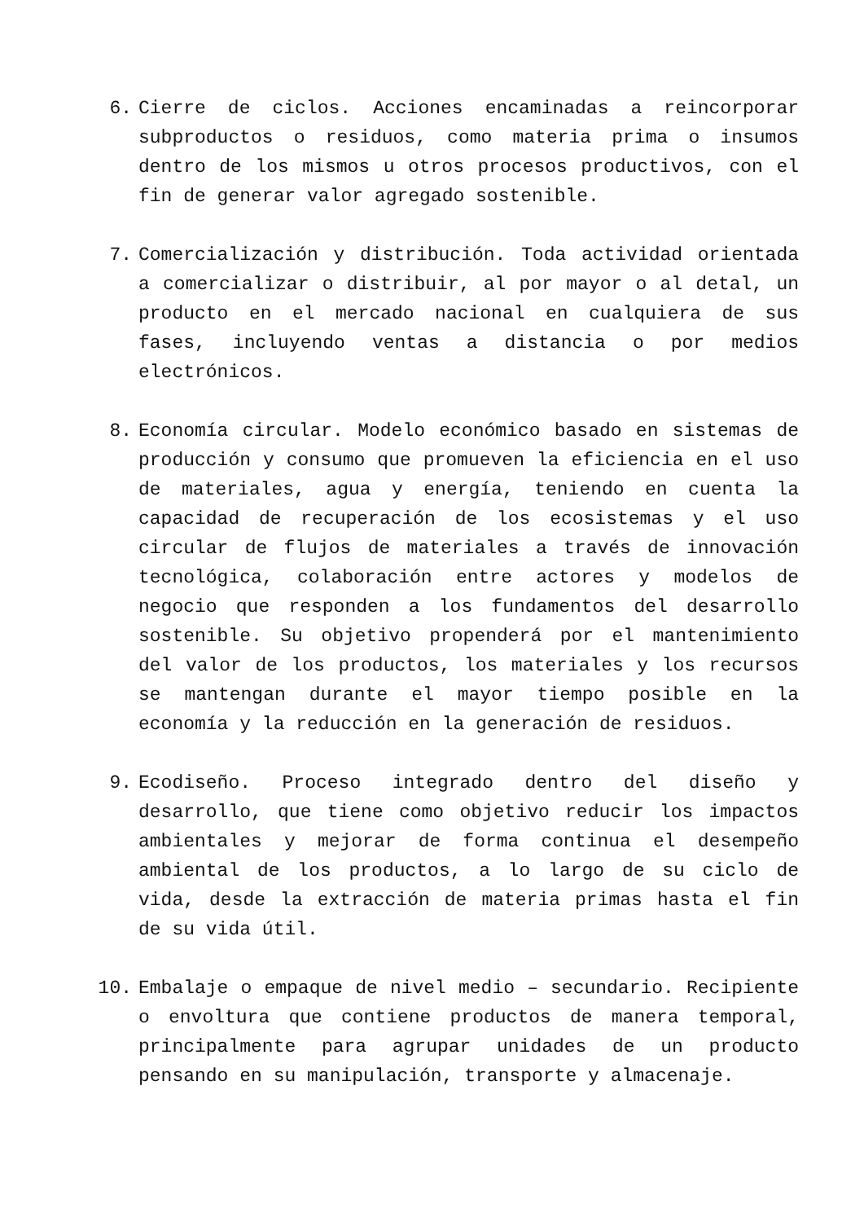6. Cierre de ciclos. Acciones encaminadas a reincorporar subproductos o residuos, como materia prima o insumos dentro de los mismos u otros procesos productivos, con el fin de generar valor agregado sostenible.
7. Comercialización y distribución. Toda actividad orientada a comercializar o distribuir, al por mayor o al detal, un producto en el mercado nacional en cualquiera de sus fases, incluyendo ventas a distancia o por medios electrónicos.
8. Economía circular. Modelo económico basado en sistemas de producción y consumo que promueven la eficiencia en el uso de materiales, agua y energía, teniendo en cuenta la capacidad de recuperación de los ecosistemas y el uso circular de flujos de materiales a través de innovación tecnológica, colaboración entre actores y modelos de negocio que responden a los fundamentos del desarrollo sostenible. Su objetivo propenderá por el mantenimiento del valor de los productos, los materiales y los recursos se mantengan durante el mayor tiempo posible en la economía y la reducción en la generación de residuos.
9. Ecodiseño. Proceso integrado dentro del diseño y desarrollo, que tiene como objetivo reducir los impactos ambientales y mejorar de forma continua el desempeño ambiental de los productos, a lo largo de su ciclo de vida, desde la extracción de materia primas hasta el fin de su vida útil.
10. Embalaje o empaque de nivel medio – secundario. Recipiente o envoltura que contiene productos de manera temporal, principalmente para agrupar unidades de un producto pensando en su manipulación, transporte y almacenaje.